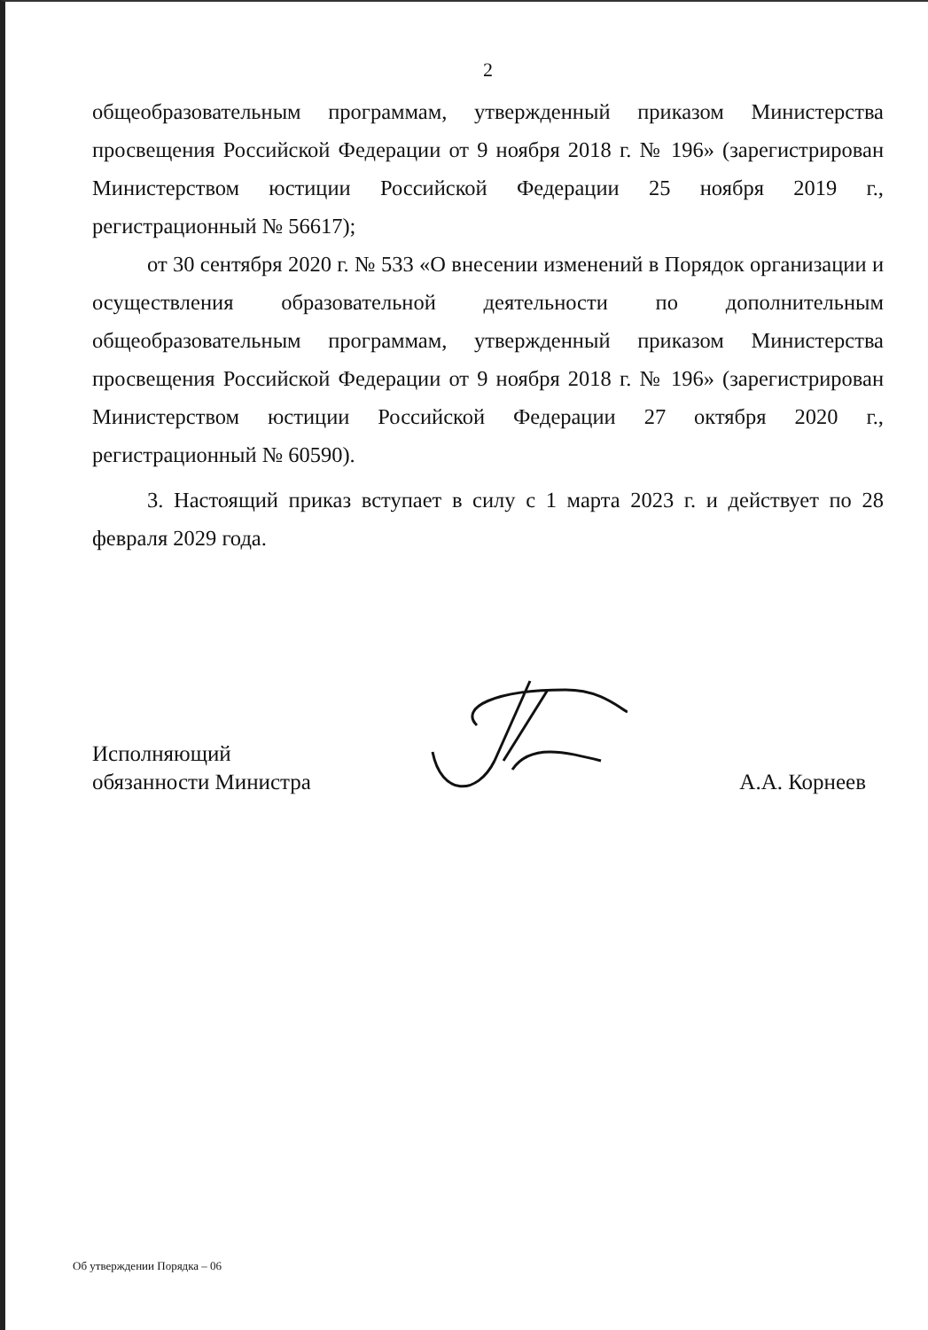2
общеобразовательным программам, утвержденный приказом Министерства просвещения Российской Федерации от 9 ноября 2018 г. № 196» (зарегистрирован Министерством юстиции Российской Федерации 25 ноября 2019 г., регистрационный № 56617);
от 30 сентября 2020 г. № 533 «О внесении изменений в Порядок организации и осуществления образовательной деятельности по дополнительным общеобразовательным программам, утвержденный приказом Министерства просвещения Российской Федерации от 9 ноября 2018 г. № 196» (зарегистрирован Министерством юстиции Российской Федерации 27 октября 2020 г., регистрационный № 60590).
3. Настоящий приказ вступает в силу с 1 марта 2023 г. и действует по 28 февраля 2029 года.
Исполняющий
обязанности Министра
А.А. Корнеев
Об утверждении Порядка – 06